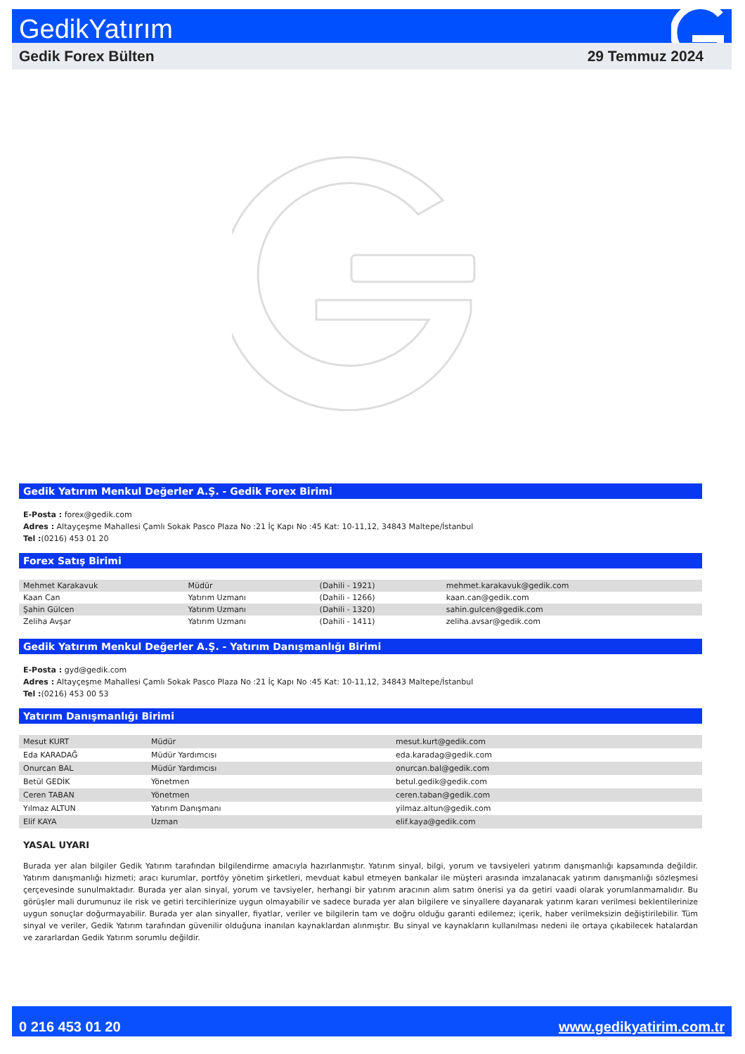GedikYatırım
Gedik Forex Bülten 29 Temmuz 2024
Gedik Yatırım Menkul Değerler A.Ş. - Gedik Forex Birimi
E-Posta : forex@gedik.com
Adres : Altayçeşme Mahallesi Çamlı Sokak Pasco Plaza No :21 İç Kapı No :45 Kat: 10-11,12, 34843 Maltepe/İstanbul
Tel :(0216) 453 01 20
Forex Satış Birimi
| Mehmet Karakavuk | Müdür | (Dahili - 1921) | mehmet.karakavuk@gedik.com |
| Kaan Can | Yatırım Uzmanı | (Dahili - 1266) | kaan.can@gedik.com |
| Şahin Gülcen | Yatırım Uzmanı | (Dahili - 1320) | sahin.gulcen@gedik.com |
| Zeliha Avşar | Yatırım Uzmanı | (Dahili - 1411) | zeliha.avsar@gedik.com |
Gedik Yatırım Menkul Değerler A.Ş. - Yatırım Danışmanlığı Birimi
E-Posta : gyd@gedik.com
Adres : Altayçeşme Mahallesi Çamlı Sokak Pasco Plaza No :21 İç Kapı No :45 Kat: 10-11,12, 34843 Maltepe/İstanbul
Tel :(0216) 453 00 53
Yatırım Danışmanlığı Birimi
| Mesut KURT | Müdür | mesut.kurt@gedik.com |
| Eda KARADAĞ | Müdür Yardımcısı | eda.karadag@gedik.com |
| Onurcan BAL | Müdür Yardımcısı | onurcan.bal@gedik.com |
| Betül GEDİK | Yönetmen | betul.gedik@gedik.com |
| Ceren TABAN | Yönetmen | ceren.taban@gedik.com |
| Yılmaz ALTUN | Yatırım Danışmanı | yilmaz.altun@gedik.com |
| Elif KAYA | Uzman | elif.kaya@gedik.com |
YASAL UYARI
Burada yer alan bilgiler Gedik Yatırım tarafından bilgilendirme amacıyla hazırlanmıştır. Yatırım sinyal, bilgi, yorum ve tavsiyeleri yatırım danışmanlığı kapsamında değildir. Yatırım danışmanlığı hizmeti; aracı kurumlar, portföy yönetim şirketleri, mevduat kabul etmeyen bankalar ile müşteri arasında imzalanacak yatırım danışmanlığı sözleşmesi çerçevesinde sunulmaktadır. Burada yer alan sinyal, yorum ve tavsiyeler, herhangi bir yatırım aracının alım satım önerisi ya da getiri vaadi olarak yorumlanmamalıdır. Bu görüşler mali durumunuz ile risk ve getiri tercihlerinize uygun olmayabilir ve sadece burada yer alan bilgilere ve sinyallere dayanarak yatırım kararı verilmesi beklentilerinize uygun sonuçlar doğurmayabilir. Burada yer alan sinyaller, fiyatlar, veriler ve bilgilerin tam ve doğru olduğu garanti edilemez; içerik, haber verilmeksizin değiştirilebilir. Tüm sinyal ve veriler, Gedik Yatırım tarafından güvenilir olduğuna inanılan kaynaklardan alınmıştır. Bu sinyal ve kaynakların kullanılması nedeni ile ortaya çıkabilecek hatalardan ve zararlardan Gedik Yatırım sorumlu değildir.
0 216 453 01 20 www.gedikyatirim.com.tr